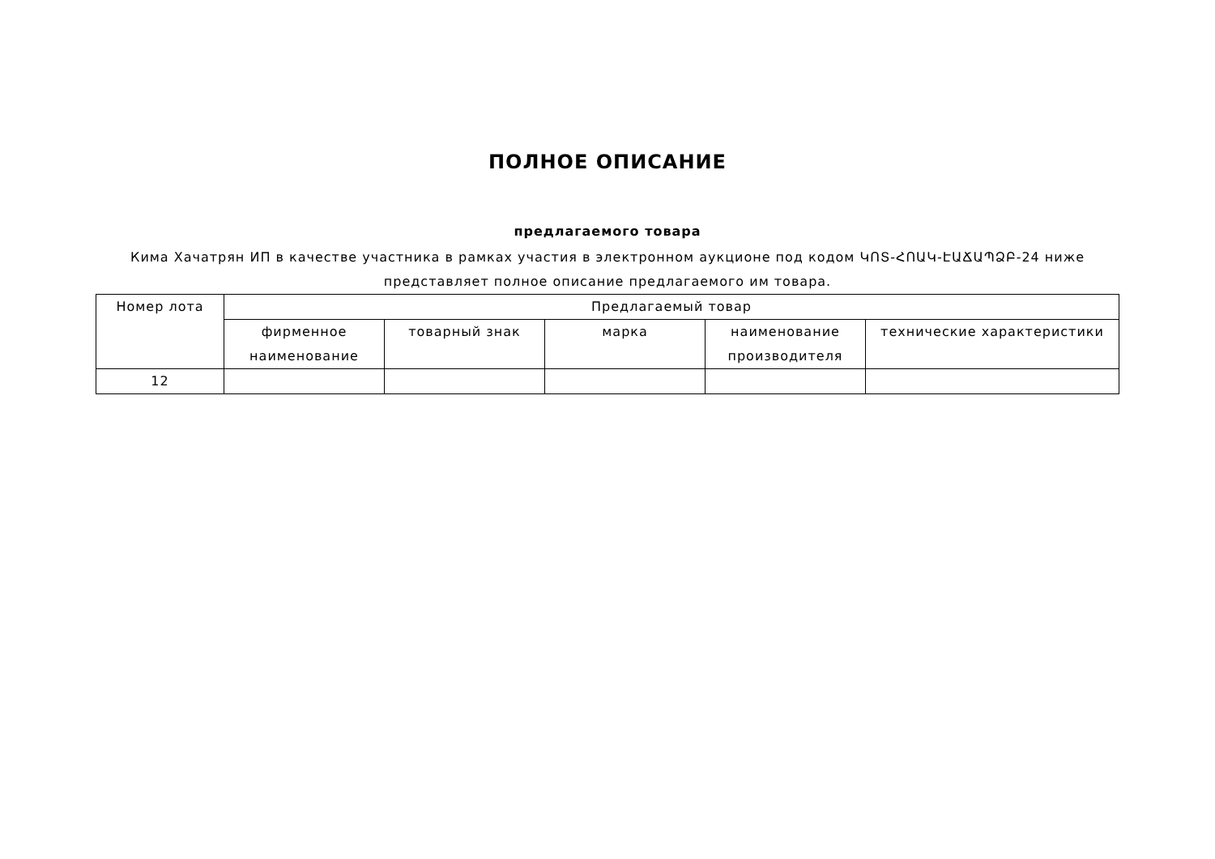ПОЛНОЕ ОПИСАНИЕ
предлагаемого товара
Кима Хачатрян ИП в качестве участника в рамках участия в электронном аукционе под кодом ԿՈՏ-ՀՈԱԿ-ԷԱՃԱՊՁԲ-24 ниже представляет полное описание предлагаемого им товара.
| Номер лота | Предлагаемый товар | | | | |
| --- | --- | --- | --- | --- | --- |
| | фирменное наименование | товарный знак | марка | наименование производителя | технические характеристики |
| 12 | | | | | |